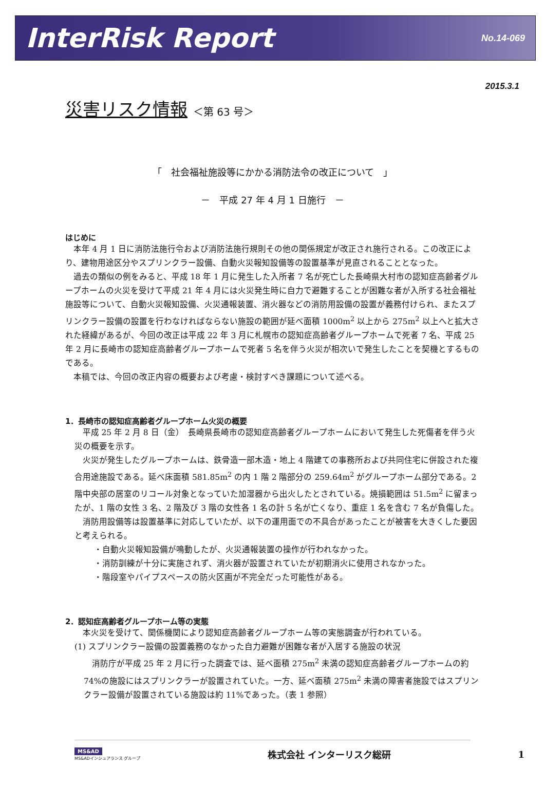InterRisk Report
No.14-069
2015.3.1
災害リスク情報 ＜第 63 号＞
「　社会福祉施設等にかかる消防法令の改正について　」
－　平成 27 年 4 月 1 日施行　－
はじめに
本年 4 月 1 日に消防法施行令および消防法施行規則その他の関係規定が改正され施行される。この改正により、建物用途区分やスプリンクラー設備、自動火災報知設備等の設置基準が見直されることとなった。
過去の類似の例をみると、平成 18 年 1 月に発生した入所者 7 名が死亡した長崎県大村市の認知症高齢者グループホームの火災を受けて平成 21 年 4 月には火災発生時に自力で避難することが困難な者が入所する社会福祉施設等について、自動火災報知設備、火災通報装置、消火器などの消防用設備の設置が義務付けられ、またスプリンクラー設備の設置を行わなければならない施設の範囲が延べ面積 1000m<sup>2</sup> 以上から 275m<sup>2</sup> 以上へと拡大された経緯があるが、今回の改正は平成 22 年 3 月に札幌市の認知症高齢者グループホームで死者 7 名、平成 25 年 2 月に長崎市の認知症高齢者グループホームで死者 5 名を伴う火災が相次いで発生したことを契機とするものである。
本稿では、今回の改正内容の概要および考慮・検討すべき課題について述べる。
1．長崎市の認知症高齢者グループホーム火災の概要
平成 25 年 2 月 8 日（金）　長崎県長崎市の認知症高齢者グループホームにおいて発生した死傷者を伴う火災の概要を示す。
火災が発生したグループホームは、鉄骨造一部木造・地上 4 階建ての事務所および共同住宅に併設された複合用途施設である。延べ床面積 581.85m<sup>2</sup> の内 1 階 2 階部分の 259.64m<sup>2</sup> がグループホーム部分である。2 階中央部の居室のリコール対象となっていた加湿器から出火したとされている。焼損範囲は 51.5m<sup>2</sup> に留まったが、1 階の女性 3 名、2 階及び 3 階の女性各 1 名の計 5 名が亡くなり、重症 1 名を含む 7 名が負傷した。
消防用設備等は設置基準に対応していたが、以下の運用面での不具合があったことが被害を大きくした要因と考えられる。
・自動火災報知設備が鳴動したが、火災通報装置の操作が行われなかった。
・消防訓練が十分に実施されず、消火器が設置されていたが初期消火に使用されなかった。
・階段室やパイプスペースの防火区画が不完全だった可能性がある。
2．認知症高齢者グループホーム等の実態
本火災を受けて、関係機関により認知症高齢者グループホーム等の実態調査が行われている。
(1) スプリンクラー設備の設置義務のなかった自力避難が困難な者が入居する施設の状況
消防庁が平成 25 年 2 月に行った調査では、延べ面積 275m<sup>2</sup> 未満の認知症高齢者グループホームの約 74%の施設にはスプリンクラーが設置されていた。一方、延べ面積 275m<sup>2</sup> 未満の障害者施設ではスプリンクラー設備が設置されている施設は約 11%であった。（表 1 参照）
MS&AD
MS&ADインシュアランス グループ
株式会社 インターリスク総研 1